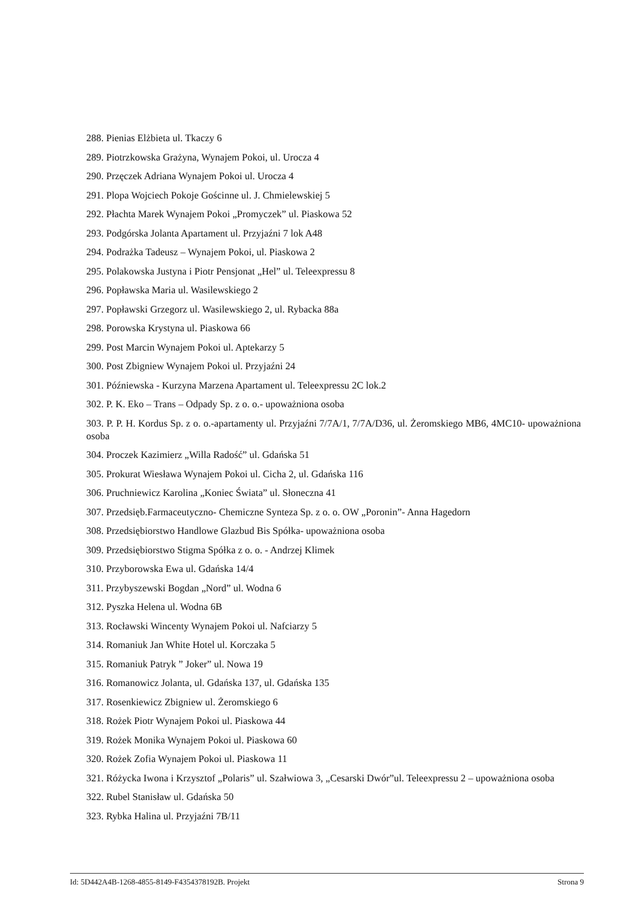288. Pienias Elżbieta ul. Tkaczy 6
289. Piotrzkowska Grażyna, Wynajem Pokoi, ul. Urocza 4
290. Przęczek Adriana Wynajem Pokoi ul. Urocza 4
291. Plopa Wojciech Pokoje Gościnne ul. J. Chmielewskiej 5
292. Płachta Marek Wynajem Pokoi „Promyczek” ul. Piaskowa 52
293. Podgórska Jolanta Apartament ul. Przyjaźni 7 lok A48
294. Podrażka Tadeusz – Wynajem Pokoi, ul. Piaskowa 2
295. Polakowska Justyna i Piotr Pensjonat „Hel” ul. Teleexpressu 8
296. Popławska Maria ul. Wasilewskiego 2
297. Popławski Grzegorz ul. Wasilewskiego 2, ul. Rybacka 88a
298. Porowska Krystyna ul. Piaskowa 66
299. Post Marcin Wynajem Pokoi ul. Aptekarzy 5
300. Post Zbigniew Wynajem Pokoi ul. Przyjaźni 24
301. Późniewska - Kurzyna Marzena Apartament ul. Teleexpressu 2C lok.2
302. P. K. Eko – Trans – Odpady Sp. z o. o.- upoważniona osoba
303. P. P. H. Kordus Sp. z o. o.-apartamenty ul. Przyjaźni 7/7A/1, 7/7A/D36, ul. Żeromskiego MB6, 4MC10- upoważniona osoba
304. Proczek Kazimierz „Willa Radość” ul. Gdańska 51
305. Prokurat Wiesława Wynajem Pokoi ul. Cicha 2, ul. Gdańska 116
306. Pruchniewicz Karolina „Koniec Świata” ul. Słoneczna 41
307. Przedsięb.Farmaceutyczno- Chemiczne Synteza Sp. z o. o. OW „Poronin”- Anna Hagedorn
308. Przedsiębiorstwo Handlowe Glazbud Bis Spółka- upoważniona osoba
309. Przedsiębiorstwo Stigma Spółka z o. o. - Andrzej Klimek
310. Przyborowska Ewa ul. Gdańska 14/4
311. Przybyszewski Bogdan „Nord” ul. Wodna 6
312. Pyszka Helena ul. Wodna 6B
313. Rocławski Wincenty Wynajem Pokoi ul. Nafciarzy 5
314. Romaniuk Jan White Hotel ul. Korczaka 5
315. Romaniuk Patryk ” Joker” ul. Nowa 19
316. Romanowicz Jolanta, ul. Gdańska 137, ul. Gdańska 135
317. Rosenkiewicz Zbigniew ul. Żeromskiego 6
318. Rożek Piotr Wynajem Pokoi ul. Piaskowa 44
319. Rożek Monika Wynajem Pokoi ul. Piaskowa 60
320. Rożek Zofia Wynajem Pokoi ul. Piaskowa 11
321. Różycka Iwona i Krzysztof „Polaris” ul. Szałwiowa 3, „Cesarski Dwór”ul. Teleexpressu 2 – upoważniona osoba
322. Rubel Stanisław ul. Gdańska 50
323. Rybka Halina ul. Przyjaźni 7B/11
Id: 5D442A4B-1268-4855-8149-F4354378192B. Projekt Strona 9